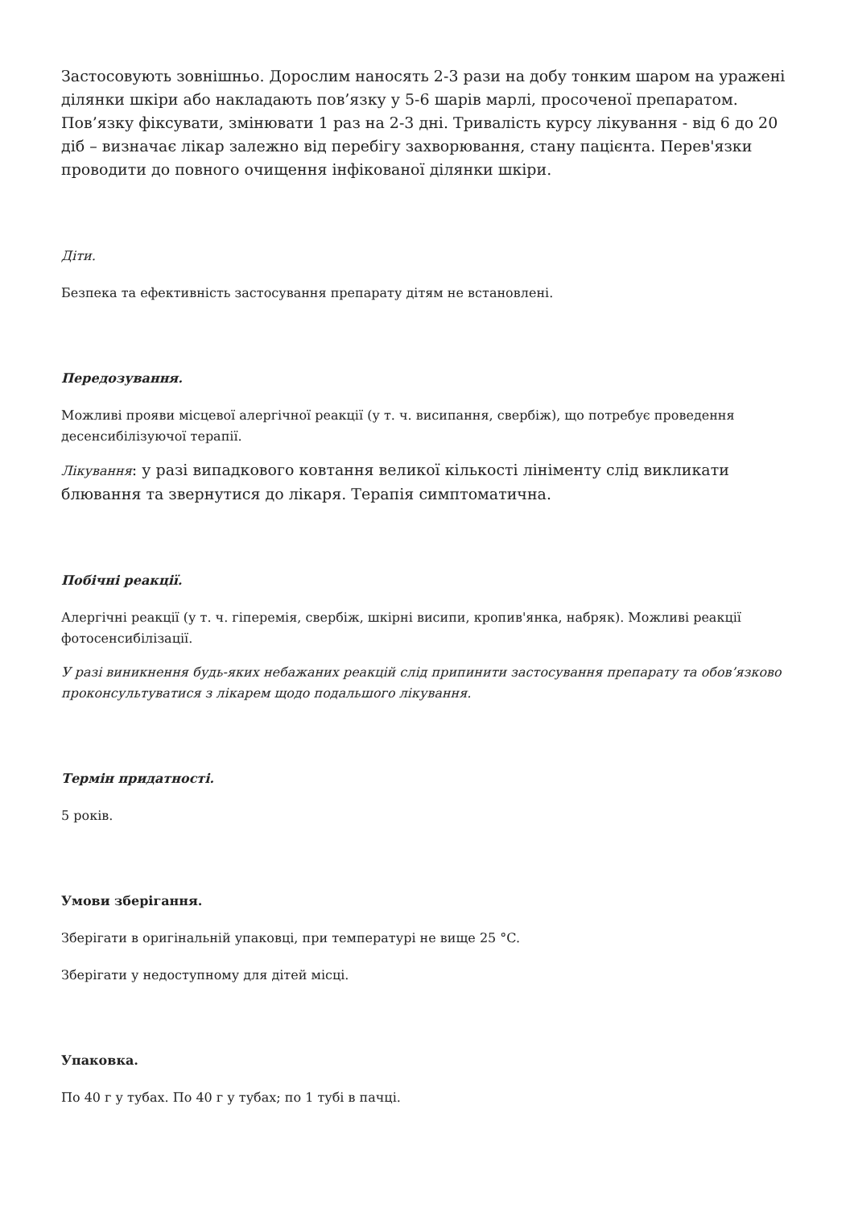Застосовують зовнішньо. Дорослим наносять 2-3 рази на добу тонким шаром на уражені ділянки шкіри або накладають пов’язку у 5-6 шарів марлі, просоченої препаратом. Пов’язку фіксувати, змінювати 1 раз на 2-3 дні. Тривалість курсу лікування - від 6 до 20 діб – визначає лікар залежно від перебігу захворювання, стану пацієнта. Перев'язки проводити до повного очищення інфікованої ділянки шкіри.
Діти.
Безпека та ефективність застосування препарату дітям не встановлені.
Передозування.
Можливі прояви місцевої алергічної реакції (у т. ч. висипання, свербіж), що потребує проведення десенсибілізуючої терапії.
Лікування: у разі випадкового ковтання великої кількості лініменту слід викликати блювання та звернутися до лікаря. Терапія симптоматична.
Побічні реакції.
Алергічні реакції (у т. ч. гіперемія, свербіж, шкірні висипи, кропив'янка, набряк). Можливі реакції фотосенсибілізації.
У разі виникнення будь-яких небажаних реакцій слід припинити застосування препарату та обов’язково проконсультуватися з лікарем щодо подальшого лікування.
Термін придатності.
5 років.
Умови зберігання.
Зберігати в оригінальній упаковці, при температурі не вище 25 °C.
Зберігати у недоступному для дітей місці.
Упаковка.
По 40 г у тубах. По 40 г у тубах; по 1 тубі в пачці.